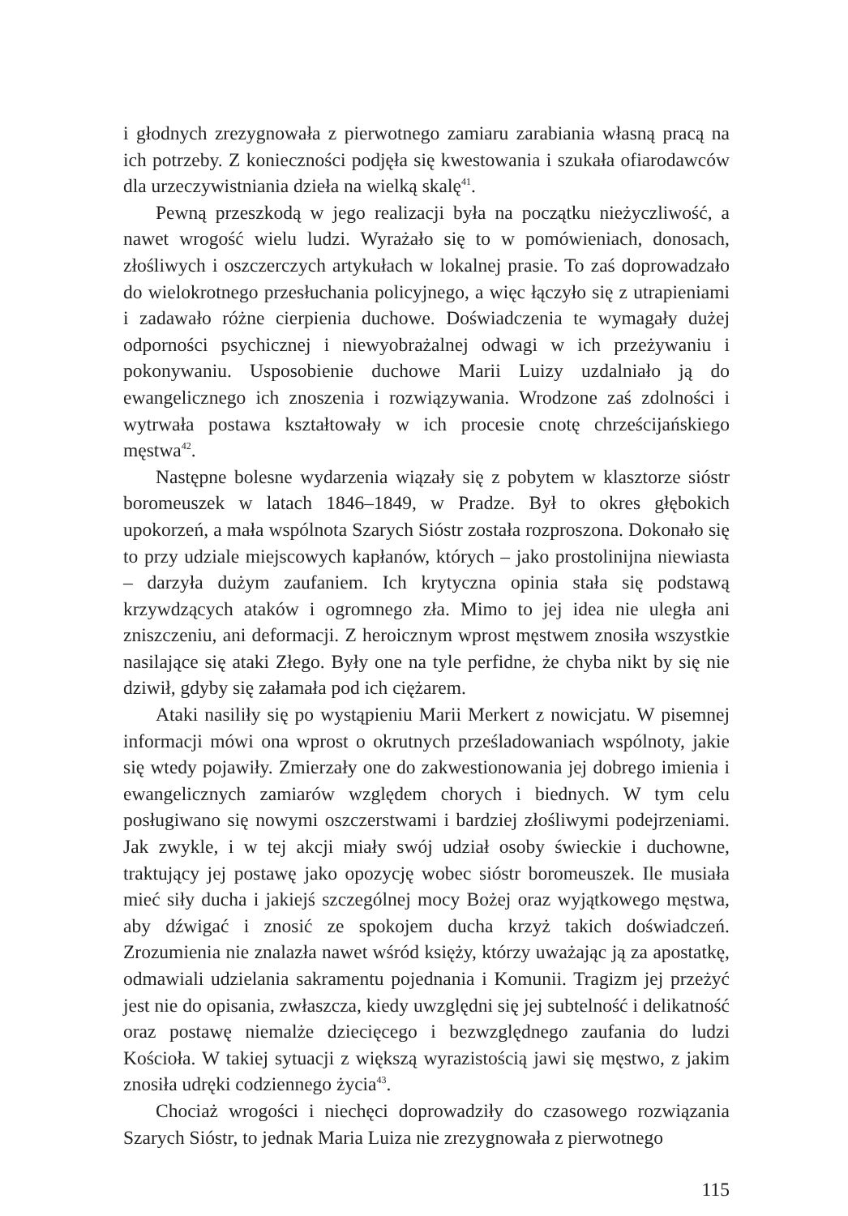i głodnych zrezygnowała z pierwotnego zamiaru zarabiania własną pracą na ich potrzeby. Z konieczności podjęła się kwestowania i szukała ofiarodawców dla urzeczywistniania dzieła na wielką skalę<sup>41</sup>.
Pewną przeszkodą w jego realizacji była na początku nieżyczliwość, a nawet wrogość wielu ludzi. Wyrażało się to w pomówieniach, donosach, złośliwych i oszczerczych artykułach w lokalnej prasie. To zaś doprowadzało do wielokrotnego przesłuchania policyjnego, a więc łączyło się z utrapieniami i zadawało różne cierpienia duchowe. Doświadczenia te wymagały dużej odporności psychicznej i niewyobrażalnej odwagi w ich przeżywaniu i pokonywaniu. Usposobienie duchowe Marii Luizy uzdalniało ją do ewangelicznego ich znoszenia i rozwiązywania. Wrodzone zaś zdolności i wytrwała postawa kształtowały w ich procesie cnotę chrześcijańskiego męstwa<sup>42</sup>.
Następne bolesne wydarzenia wiązały się z pobytem w klasztorze sióstr boromeuszek w latach 1846–1849, w Pradze. Był to okres głębokich upokorzeń, a mała wspólnota Szarych Sióstr została rozproszona. Dokonało się to przy udziale miejscowych kapłanów, których – jako prostolinijna niewiasta – darzyła dużym zaufaniem. Ich krytyczna opinia stała się podstawą krzywdzących ataków i ogromnego zła. Mimo to jej idea nie uległa ani zniszczeniu, ani deformacji. Z heroicznym wprost męstwem znosiła wszystkie nasilające się ataki Złego. Były one na tyle perfidne, że chyba nikt by się nie dziwił, gdyby się załamała pod ich ciężarem.
Ataki nasiliły się po wystąpieniu Marii Merkert z nowicjatu. W pisemnej informacji mówi ona wprost o okrutnych prześladowaniach wspólnoty, jakie się wtedy pojawiły. Zmierzały one do zakwestionowania jej dobrego imienia i ewangelicznych zamiarów względem chorych i biednych. W tym celu posługiwano się nowymi oszczerstwami i bardziej złośliwymi podejrzeniami. Jak zwykle, i w tej akcji miały swój udział osoby świeckie i duchowne, traktujący jej postawę jako opozycję wobec sióstr boromeuszek. Ile musiała mieć siły ducha i jakiejś szczególnej mocy Bożej oraz wyjątkowego męstwa, aby dźwigać i znosić ze spokojem ducha krzyż takich doświadczeń. Zrozumienia nie znalazła nawet wśród księży, którzy uważając ją za apostatkę, odmawiali udzielania sakramentu pojednania i Komunii. Tragizm jej przeżyć jest nie do opisania, zwłaszcza, kiedy uwzględni się jej subtelność i delikatność oraz postawę niemalże dziecięcego i bezwzględnego zaufania do ludzi Kościoła. W takiej sytuacji z większą wyrazistością jawi się męstwo, z jakim znosiła udręki codziennego życia<sup>43</sup>.
Chociaż wrogości i niechęci doprowadziły do czasowego rozwiązania Szarych Sióstr, to jednak Maria Luiza nie zrezygnowała z pierwotnego
115